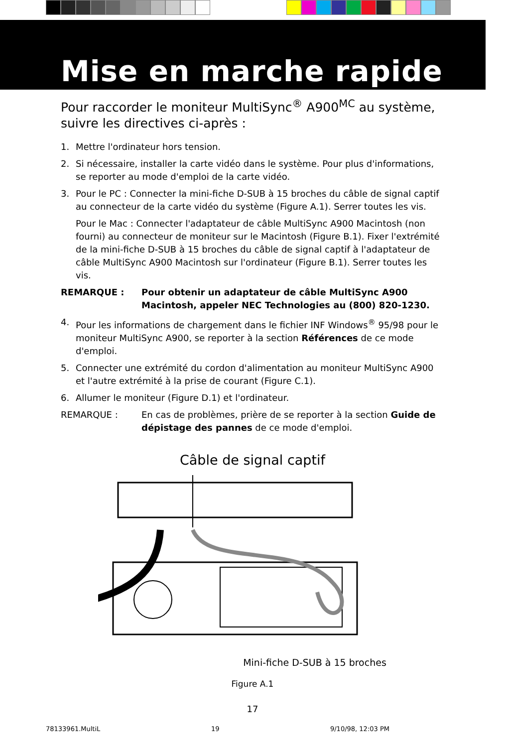Mise en marche rapide
Pour raccorder le moniteur MultiSync<sup>®</sup> A900<sup>MC</sup> au système, suivre les directives ci-après :
1. Mettre l'ordinateur hors tension.
2. Si nécessaire, installer la carte vidéo dans le système. Pour plus d'informations, se reporter au mode d'emploi de la carte vidéo.
3. Pour le PC : Connecter la mini-fiche D-SUB à 15 broches du câble de signal captif au connecteur de la carte vidéo du système (Figure A.1). Serrer toutes les vis.
Pour le Mac : Connecter l'adaptateur de câble MultiSync A900 Macintosh (non fourni) au connecteur de moniteur sur le Macintosh (Figure B.1). Fixer l'extrémité de la mini-fiche D-SUB à 15 broches du câble de signal captif à l'adaptateur de câble MultiSync A900 Macintosh sur l'ordinateur (Figure B.1). Serrer toutes les vis.
REMARQUE : Pour obtenir un adaptateur de câble MultiSync A900 Macintosh, appeler NEC Technologies au (800) 820-1230.
4. Pour les informations de chargement dans le fichier INF Windows<sup>®</sup> 95/98 pour le moniteur MultiSync A900, se reporter à la section Références de ce mode d'emploi.
5. Connecter une extrémité du cordon d'alimentation au moniteur MultiSync A900 et l'autre extrémité à la prise de courant (Figure C.1).
6. Allumer le moniteur (Figure D.1) et l'ordinateur.
REMARQUE : En cas de problèmes, prière de se reporter à la section Guide de dépistage des pannes de ce mode d'emploi.
Câble de signal captif
Mini-fiche D-SUB à 15 broches
Figure A.1
17
78133961.MultiL 19 9/10/98, 12:03 PM